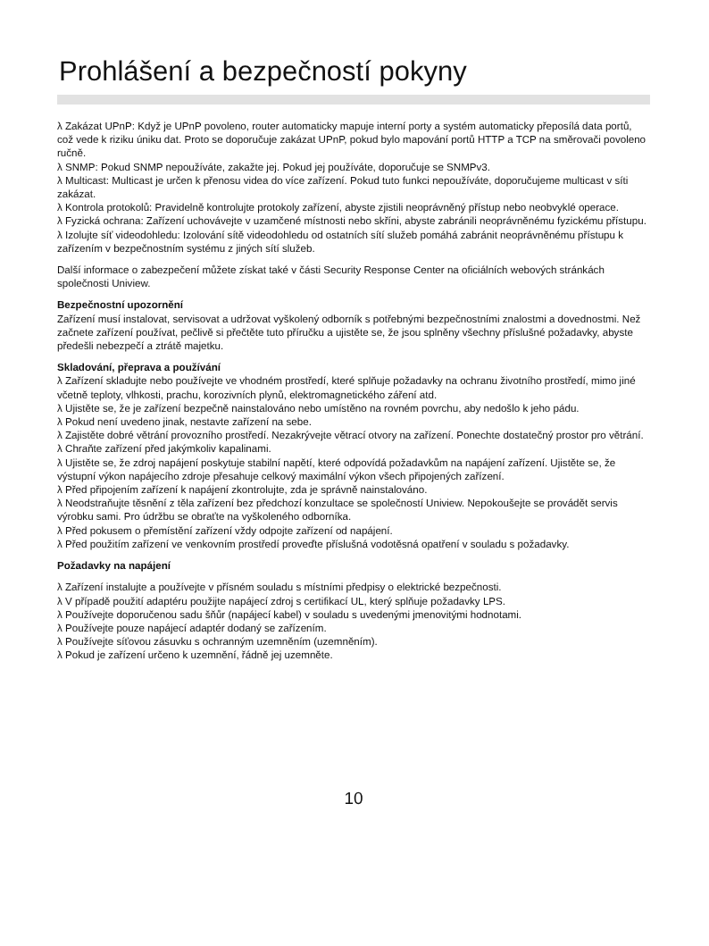Prohlášení a bezpečností pokyny
λ Zakázat UPnP: Když je UPnP povoleno, router automaticky mapuje interní porty a systém automaticky přeposílá data portů, což vede k riziku úniku dat. Proto se doporučuje zakázat UPnP, pokud bylo mapování portů HTTP a TCP na směrovači povoleno ručně.
λ SNMP: Pokud SNMP nepoužíváte, zakažte jej. Pokud jej používáte, doporučuje se SNMPv3.
λ Multicast: Multicast je určen k přenosu videa do více zařízení. Pokud tuto funkci nepoužíváte, doporučujeme multicast v síti zakázat.
λ Kontrola protokolů: Pravidelně kontrolujte protokoly zařízení, abyste zjistili neoprávněný přístup nebo neobvyklé operace.
λ Fyzická ochrana: Zařízení uchovávejte v uzamčené místnosti nebo skříni, abyste zabránili neoprávněnému fyzickému přístupu.
λ Izolujte síť videodohledu: Izolování sítě videodohledu od ostatních sítí služeb pomáhá zabránit neoprávněnému přístupu k zařízením v bezpečnostním systému z jiných sítí služeb.
Další informace o zabezpečení můžete získat také v části Security Response Center na oficiálních webových stránkách společnosti Uniview.
Bezpečnostní upozornění
Zařízení musí instalovat, servisovat a udržovat vyškolený odborník s potřebnými bezpečnostními znalostmi a dovednostmi. Než začnete zařízení používat, pečlivě si přečtěte tuto příručku a ujistěte se, že jsou splněny všechny příslušné požadavky, abyste předešli nebezpečí a ztrátě majetku.
Skladování, přeprava a používání
λ Zařízení skladujte nebo používejte ve vhodném prostředí, které splňuje požadavky na ochranu životního prostředí, mimo jiné včetně teploty, vlhkosti, prachu, korozivních plynů, elektromagnetického záření atd.
λ Ujistěte se, že je zařízení bezpečně nainstalováno nebo umístěno na rovném povrchu, aby nedošlo k jeho pádu.
λ Pokud není uvedeno jinak, nestavte zařízení na sebe.
λ Zajistěte dobré větrání provozního prostředí. Nezakrývejte větrací otvory na zařízení. Ponechte dostatečný prostor pro větrání.
λ Chraňte zařízení před jakýmkoliv kapalinami.
λ Ujistěte se, že zdroj napájení poskytuje stabilní napětí, které odpovídá požadavkům na napájení zařízení. Ujistěte se, že výstupní výkon napájecího zdroje přesahuje celkový maximální výkon všech připojených zařízení.
λ Před připojením zařízení k napájení zkontrolujte, zda je správně nainstalováno.
λ Neodstraňujte těsnění z těla zařízení bez předchozí konzultace se společností Uniview. Nepokoušejte se provádět servis výrobku sami. Pro údržbu se obraťte na vyškoleného odborníka.
λ Před pokusem o přemístění zařízení vždy odpojte zařízení od napájení.
λ Před použitím zařízení ve venkovním prostředí proveďte příslušná vodotěsná opatření v souladu s požadavky.
Požadavky na napájení
λ Zařízení instalujte a používejte v přísném souladu s místními předpisy o elektrické bezpečnosti.
λ V případě použití adaptéru použijte napájecí zdroj s certifikací UL, který splňuje požadavky LPS.
λ Používejte doporučenou sadu šňůr (napájecí kabel) v souladu s uvedenými jmenovitými hodnotami.
λ Používejte pouze napájecí adaptér dodaný se zařízením.
λ Používejte síťovou zásuvku s ochranným uzemněním (uzemněním).
λ Pokud je zařízení určeno k uzemnění, řádně jej uzemněte.
10